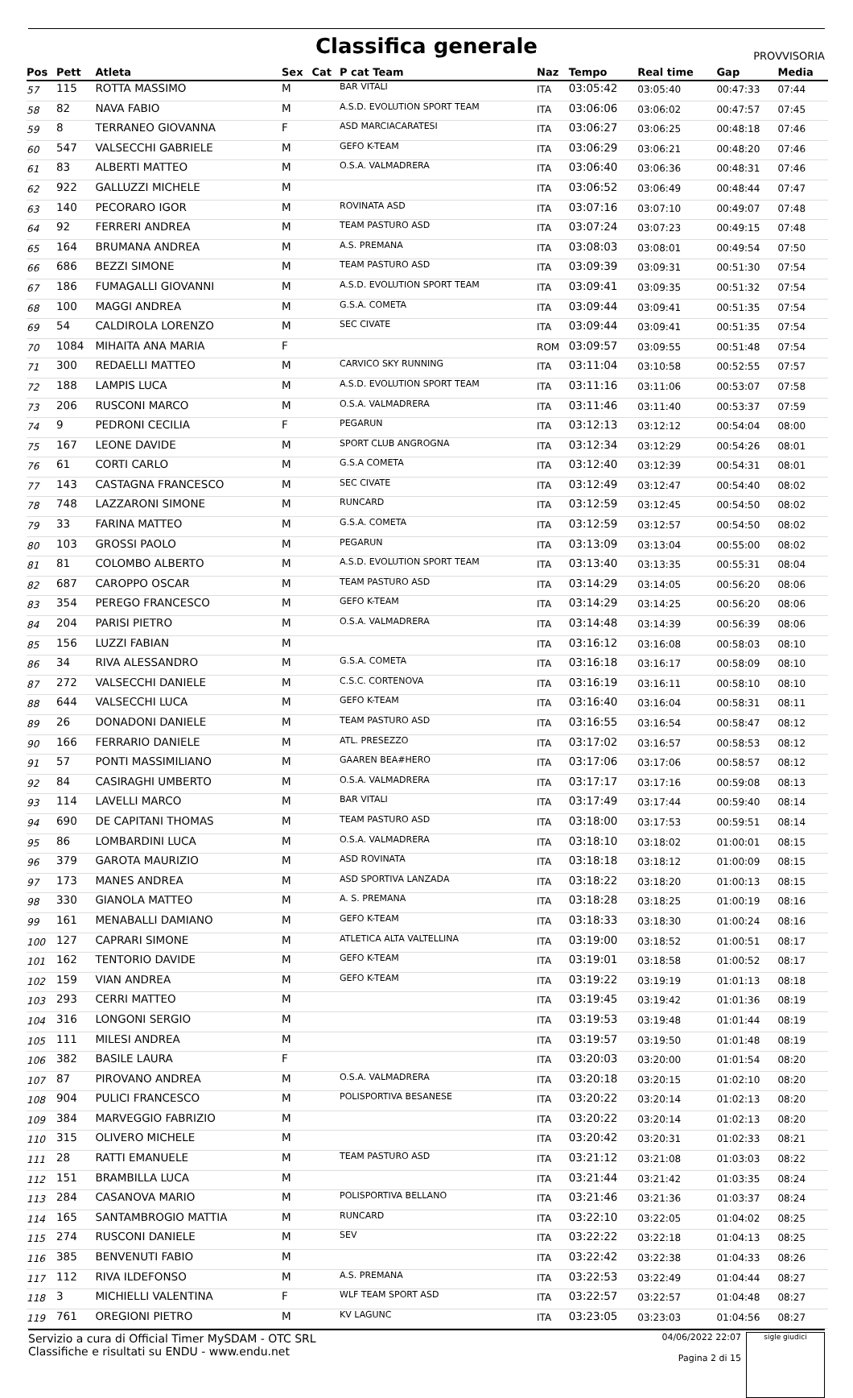Classifica generale
PROVVISORIA
| Pos | Pett | Atleta | Sex | Cat | P cat Team | Naz | Tempo | Real time | Gap | Media |
| --- | --- | --- | --- | --- | --- | --- | --- | --- | --- | --- |
| 57 | 115 | ROTTA MASSIMO | M | | BAR VITALI | ITA | 03:05:42 | 03:05:40 | 00:47:33 | 07:44 |
| 58 | 82 | NAVA FABIO | M | | A.S.D. EVOLUTION SPORT TEAM | ITA | 03:06:06 | 03:06:02 | 00:47:57 | 07:45 |
| 59 | 8 | TERRANEO GIOVANNA | F | | ASD MARCIACARATESI | ITA | 03:06:27 | 03:06:25 | 00:48:18 | 07:46 |
| 60 | 547 | VALSECCHI GABRIELE | M | | GEFO K-TEAM | ITA | 03:06:29 | 03:06:21 | 00:48:20 | 07:46 |
| 61 | 83 | ALBERTI MATTEO | M | | O.S.A. VALMADRERA | ITA | 03:06:40 | 03:06:36 | 00:48:31 | 07:46 |
| 62 | 922 | GALLUZZI MICHELE | M | | | ITA | 03:06:52 | 03:06:49 | 00:48:44 | 07:47 |
| 63 | 140 | PECORARO IGOR | M | | ROVINATA ASD | ITA | 03:07:16 | 03:07:10 | 00:49:07 | 07:48 |
| 64 | 92 | FERRERI ANDREA | M | | TEAM PASTURO ASD | ITA | 03:07:24 | 03:07:23 | 00:49:15 | 07:48 |
| 65 | 164 | BRUMANA ANDREA | M | | A.S. PREMANA | ITA | 03:08:03 | 03:08:01 | 00:49:54 | 07:50 |
| 66 | 686 | BEZZI SIMONE | M | | TEAM PASTURO ASD | ITA | 03:09:39 | 03:09:31 | 00:51:30 | 07:54 |
| 67 | 186 | FUMAGALLI GIOVANNI | M | | A.S.D. EVOLUTION SPORT TEAM | ITA | 03:09:41 | 03:09:35 | 00:51:32 | 07:54 |
| 68 | 100 | MAGGI ANDREA | M | | G.S.A. COMETA | ITA | 03:09:44 | 03:09:41 | 00:51:35 | 07:54 |
| 69 | 54 | CALDIROLA LORENZO | M | | SEC CIVATE | ITA | 03:09:44 | 03:09:41 | 00:51:35 | 07:54 |
| 70 | 1084 | MIHAITA ANA MARIA | F | | | ROM | 03:09:57 | 03:09:55 | 00:51:48 | 07:54 |
| 71 | 300 | REDAELLI MATTEO | M | | CARVICO SKY RUNNING | ITA | 03:11:04 | 03:10:58 | 00:52:55 | 07:57 |
| 72 | 188 | LAMPIS LUCA | M | | A.S.D. EVOLUTION SPORT TEAM | ITA | 03:11:16 | 03:11:06 | 00:53:07 | 07:58 |
| 73 | 206 | RUSCONI MARCO | M | | O.S.A. VALMADRERA | ITA | 03:11:46 | 03:11:40 | 00:53:37 | 07:59 |
| 74 | 9 | PEDRONI CECILIA | F | | PEGARUN | ITA | 03:12:13 | 03:12:12 | 00:54:04 | 08:00 |
| 75 | 167 | LEONE DAVIDE | M | | SPORT CLUB ANGROGNA | ITA | 03:12:34 | 03:12:29 | 00:54:26 | 08:01 |
| 76 | 61 | CORTI CARLO | M | | G.S.A COMETA | ITA | 03:12:40 | 03:12:39 | 00:54:31 | 08:01 |
| 77 | 143 | CASTAGNA FRANCESCO | M | | SEC CIVATE | ITA | 03:12:49 | 03:12:47 | 00:54:40 | 08:02 |
| 78 | 748 | LAZZARONI SIMONE | M | | RUNCARD | ITA | 03:12:59 | 03:12:45 | 00:54:50 | 08:02 |
| 79 | 33 | FARINA MATTEO | M | | G.S.A. COMETA | ITA | 03:12:59 | 03:12:57 | 00:54:50 | 08:02 |
| 80 | 103 | GROSSI PAOLO | M | | PEGARUN | ITA | 03:13:09 | 03:13:04 | 00:55:00 | 08:02 |
| 81 | 81 | COLOMBO ALBERTO | M | | A.S.D. EVOLUTION SPORT TEAM | ITA | 03:13:40 | 03:13:35 | 00:55:31 | 08:04 |
| 82 | 687 | CAROPPO OSCAR | M | | TEAM PASTURO ASD | ITA | 03:14:29 | 03:14:05 | 00:56:20 | 08:06 |
| 83 | 354 | PEREGO FRANCESCO | M | | GEFO K-TEAM | ITA | 03:14:29 | 03:14:25 | 00:56:20 | 08:06 |
| 84 | 204 | PARISI PIETRO | M | | O.S.A. VALMADRERA | ITA | 03:14:48 | 03:14:39 | 00:56:39 | 08:06 |
| 85 | 156 | LUZZI FABIAN | M | | | ITA | 03:16:12 | 03:16:08 | 00:58:03 | 08:10 |
| 86 | 34 | RIVA ALESSANDRO | M | | G.S.A. COMETA | ITA | 03:16:18 | 03:16:17 | 00:58:09 | 08:10 |
| 87 | 272 | VALSECCHI DANIELE | M | | C.S.C. CORTENOVA | ITA | 03:16:19 | 03:16:11 | 00:58:10 | 08:10 |
| 88 | 644 | VALSECCHI LUCA | M | | GEFO K-TEAM | ITA | 03:16:40 | 03:16:04 | 00:58:31 | 08:11 |
| 89 | 26 | DONADONI DANIELE | M | | TEAM PASTURO ASD | ITA | 03:16:55 | 03:16:54 | 00:58:47 | 08:12 |
| 90 | 166 | FERRARIO DANIELE | M | | ATL. PRESEZZO | ITA | 03:17:02 | 03:16:57 | 00:58:53 | 08:12 |
| 91 | 57 | PONTI MASSIMILIANO | M | | GAAREN BEA#HERO | ITA | 03:17:06 | 03:17:06 | 00:58:57 | 08:12 |
| 92 | 84 | CASIRAGHI UMBERTO | M | | O.S.A. VALMADRERA | ITA | 03:17:17 | 03:17:16 | 00:59:08 | 08:13 |
| 93 | 114 | LAVELLI MARCO | M | | BAR VITALI | ITA | 03:17:49 | 03:17:44 | 00:59:40 | 08:14 |
| 94 | 690 | DE CAPITANI THOMAS | M | | TEAM PASTURO ASD | ITA | 03:18:00 | 03:17:53 | 00:59:51 | 08:14 |
| 95 | 86 | LOMBARDINI LUCA | M | | O.S.A. VALMADRERA | ITA | 03:18:10 | 03:18:02 | 01:00:01 | 08:15 |
| 96 | 379 | GAROTA MAURIZIO | M | | ASD ROVINATA | ITA | 03:18:18 | 03:18:12 | 01:00:09 | 08:15 |
| 97 | 173 | MANES ANDREA | M | | ASD SPORTIVA LANZADA | ITA | 03:18:22 | 03:18:20 | 01:00:13 | 08:15 |
| 98 | 330 | GIANOLA MATTEO | M | | A. S. PREMANA | ITA | 03:18:28 | 03:18:25 | 01:00:19 | 08:16 |
| 99 | 161 | MENABALLI DAMIANO | M | | GEFO K-TEAM | ITA | 03:18:33 | 03:18:30 | 01:00:24 | 08:16 |
| 100 | 127 | CAPRARI SIMONE | M | | ATLETICA ALTA VALTELLINA | ITA | 03:19:00 | 03:18:52 | 01:00:51 | 08:17 |
| 101 | 162 | TENTORIO DAVIDE | M | | GEFO K-TEAM | ITA | 03:19:01 | 03:18:58 | 01:00:52 | 08:17 |
| 102 | 159 | VIAN ANDREA | M | | GEFO K-TEAM | ITA | 03:19:22 | 03:19:19 | 01:01:13 | 08:18 |
| 103 | 293 | CERRI MATTEO | M | | | ITA | 03:19:45 | 03:19:42 | 01:01:36 | 08:19 |
| 104 | 316 | LONGONI SERGIO | M | | | ITA | 03:19:53 | 03:19:48 | 01:01:44 | 08:19 |
| 105 | 111 | MILESI ANDREA | M | | | ITA | 03:19:57 | 03:19:50 | 01:01:48 | 08:19 |
| 106 | 382 | BASILE LAURA | F | | | ITA | 03:20:03 | 03:20:00 | 01:01:54 | 08:20 |
| 107 | 87 | PIROVANO ANDREA | M | | O.S.A. VALMADRERA | ITA | 03:20:18 | 03:20:15 | 01:02:10 | 08:20 |
| 108 | 904 | PULICI FRANCESCO | M | | POLISPORTIVA BESANESE | ITA | 03:20:22 | 03:20:14 | 01:02:13 | 08:20 |
| 109 | 384 | MARVEGGIO FABRIZIO | M | | | ITA | 03:20:22 | 03:20:14 | 01:02:13 | 08:20 |
| 110 | 315 | OLIVERO MICHELE | M | | | ITA | 03:20:42 | 03:20:31 | 01:02:33 | 08:21 |
| 111 | 28 | RATTI EMANUELE | M | | TEAM PASTURO ASD | ITA | 03:21:12 | 03:21:08 | 01:03:03 | 08:22 |
| 112 | 151 | BRAMBILLA LUCA | M | | | ITA | 03:21:44 | 03:21:42 | 01:03:35 | 08:24 |
| 113 | 284 | CASANOVA MARIO | M | | POLISPORTIVA BELLANO | ITA | 03:21:46 | 03:21:36 | 01:03:37 | 08:24 |
| 114 | 165 | SANTAMBROGIO MATTIA | M | | RUNCARD | ITA | 03:22:10 | 03:22:05 | 01:04:02 | 08:25 |
| 115 | 274 | RUSCONI DANIELE | M | | SEV | ITA | 03:22:22 | 03:22:18 | 01:04:13 | 08:25 |
| 116 | 385 | BENVENUTI FABIO | M | | | ITA | 03:22:42 | 03:22:38 | 01:04:33 | 08:26 |
| 117 | 112 | RIVA ILDEFONSO | M | | A.S. PREMANA | ITA | 03:22:53 | 03:22:49 | 01:04:44 | 08:27 |
| 118 | 3 | MICHIELLI VALENTINA | F | | WLF TEAM SPORT ASD | ITA | 03:22:57 | 03:22:57 | 01:04:48 | 08:27 |
| 119 | 761 | OREGIONI PIETRO | M | | KV LAGUNC | ITA | 03:23:05 | 03:23:03 | 01:04:56 | 08:27 |
Servizio a cura di Official Timer MySDAM - OTC SRL
Classifiche e risultati su ENDU - www.endu.net
04/06/2022 22:07
Pagina 2 di 15
sigle giudici